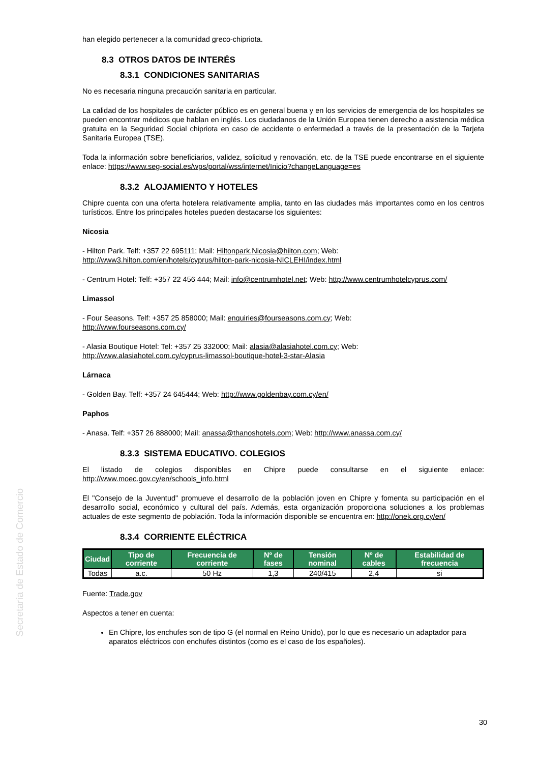Secretaría de Estado de Comercio
han elegido pertenecer a la comunidad greco-chipriota.
8.3 OTROS DATOS DE INTERÉS
8.3.1 CONDICIONES SANITARIAS
No es necesaria ninguna precaución sanitaria en particular.
La calidad de los hospitales de carácter público es en general buena y en los servicios de emergencia de los hospitales se pueden encontrar médicos que hablan en inglés. Los ciudadanos de la Unión Europea tienen derecho a asistencia médica gratuita en la Seguridad Social chipriota en caso de accidente o enfermedad a través de la presentación de la Tarjeta Sanitaria Europea (TSE).
Toda la información sobre beneficiarios, validez, solicitud y renovación, etc. de la TSE puede encontrarse en el siguiente enlace: https://www.seg-social.es/wps/portal/wss/internet/Inicio?changeLanguage=es
8.3.2 ALOJAMIENTO Y HOTELES
Chipre cuenta con una oferta hotelera relativamente amplia, tanto en las ciudades más importantes como en los centros turísticos. Entre los principales hoteles pueden destacarse los siguientes:
Nicosia
- Hilton Park. Telf: +357 22 695111; Mail: Hiltonpark.Nicosia@hilton.com; Web:
http://www3.hilton.com/en/hotels/cyprus/hilton-park-nicosia-NICLEHI/index.html
- Centrum Hotel: Telf: +357 22 456 444; Mail: info@centrumhotel.net; Web: http://www.centrumhotelcyprus.com/
Limassol
- Four Seasons. Telf: +357 25 858000; Mail: enquiries@fourseasons.com.cy; Web:
http://www.fourseasons.com.cy/
- Alasia Boutique Hotel: Tel: +357 25 332000; Mail: alasia@alasiahotel.com.cy; Web:
http://www.alasiahotel.com.cy/cyprus-limassol-boutique-hotel-3-star-Alasia
Lárnaca
- Golden Bay. Telf: +357 24 645444; Web: http://www.goldenbay.com.cy/en/
Paphos
- Anasa. Telf: +357 26 888000; Mail: anassa@thanoshotels.com; Web: http://www.anassa.com.cy/
8.3.3 SISTEMA EDUCATIVO. COLEGIOS
El listado de colegios disponibles en Chipre puede consultarse en el siguiente enlace: http://www.moec.gov.cy/en/schools_info.html
El "Consejo de la Juventud" promueve el desarrollo de la población joven en Chipre y fomenta su participación en el desarrollo social, económico y cultural del país. Además, esta organización proporciona soluciones a los problemas actuales de este segmento de población. Toda la información disponible se encuentra en: http://onek.org.cy/en/
8.3.4 CORRIENTE ELÉCTRICA
| Ciudad | Tipo de corriente | Frecuencia de corriente | Nº de fases | Tensión nominal | Nº de cables | Estabilidad de frecuencia |
| --- | --- | --- | --- | --- | --- | --- |
| Todas | a.c. | 50 Hz | 1,3 | 240/415 | 2,4 | si |
Fuente: Trade.gov
Aspectos a tener en cuenta:
En Chipre, los enchufes son de tipo G (el normal en Reino Unido), por lo que es necesario un adaptador para aparatos eléctricos con enchufes distintos (como es el caso de los españoles).
30